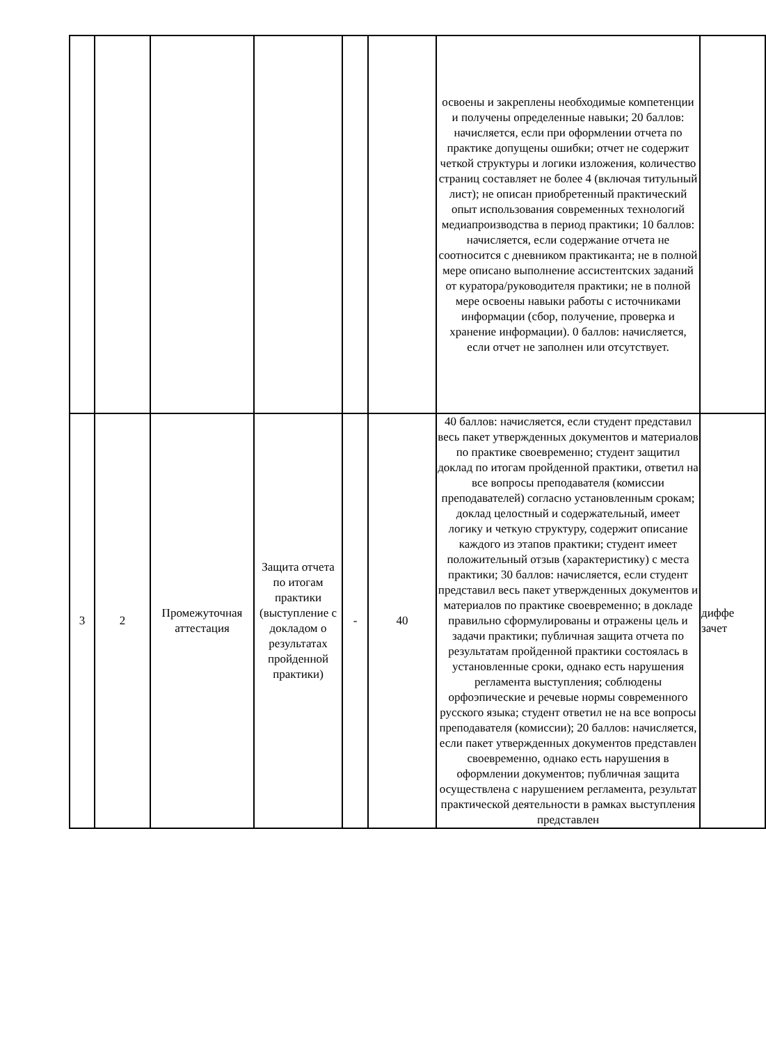| | | | | | | освоены и закреплены необходимые компетенции и получены определенные навыки; 20 баллов: начисляется, если при оформлении отчета по практике допущены ошибки; отчет не содержит четкой структуры и логики изложения, количество страниц составляет не более 4 (включая титульный лист); не описан приобретенный практический опыт использования современных технологий медиапроизводства в период практики; 10 баллов: начисляется, если содержание отчета не соотносится с дневником практиканта; не в полной мере описано выполнение ассистентских заданий от куратора/руководителя практики; не в полной мере освоены навыки работы с источниками информации (сбор, получение, проверка и хранение информации). 0 баллов: начисляется, если отчет не заполнен или отсутствует. | |
| 3 | 2 | Промежуточная аттестация | Защита отчета по итогам практики (выступление с докладом о результатах пройденной практики) | - | 40 | 40 баллов: начисляется, если студент представил весь пакет утвержденных документов и материалов по практике своевременно; студент защитил доклад по итогам пройденной практики, ответил на все вопросы преподавателя (комиссии преподавателей) согласно установленным срокам; доклад целостный и содержательный, имеет логику и четкую структуру, содержит описание каждого из этапов практики; студент имеет положительный отзыв (характеристику) с места практики; 30 баллов: начисляется, если студент представил весь пакет утвержденных документов и материалов по практике своевременно; в докладе правильно сформулированы и отражены цель и задачи практики; публичная защита отчета по результатам пройденной практики состоялась в установленные сроки, однако есть нарушения регламента выступления; соблюдены орфоэпические и речевые нормы современного русского языка; студент ответил не на все вопросы преподавателя (комиссии); 20 баллов: начисляется, если пакет утвержденных документов представлен своевременно, однако есть нарушения в оформлении документов; публичная защита осуществлена с нарушением регламента, результат практической деятельности в рамках выступления представлен | диффе зачет |